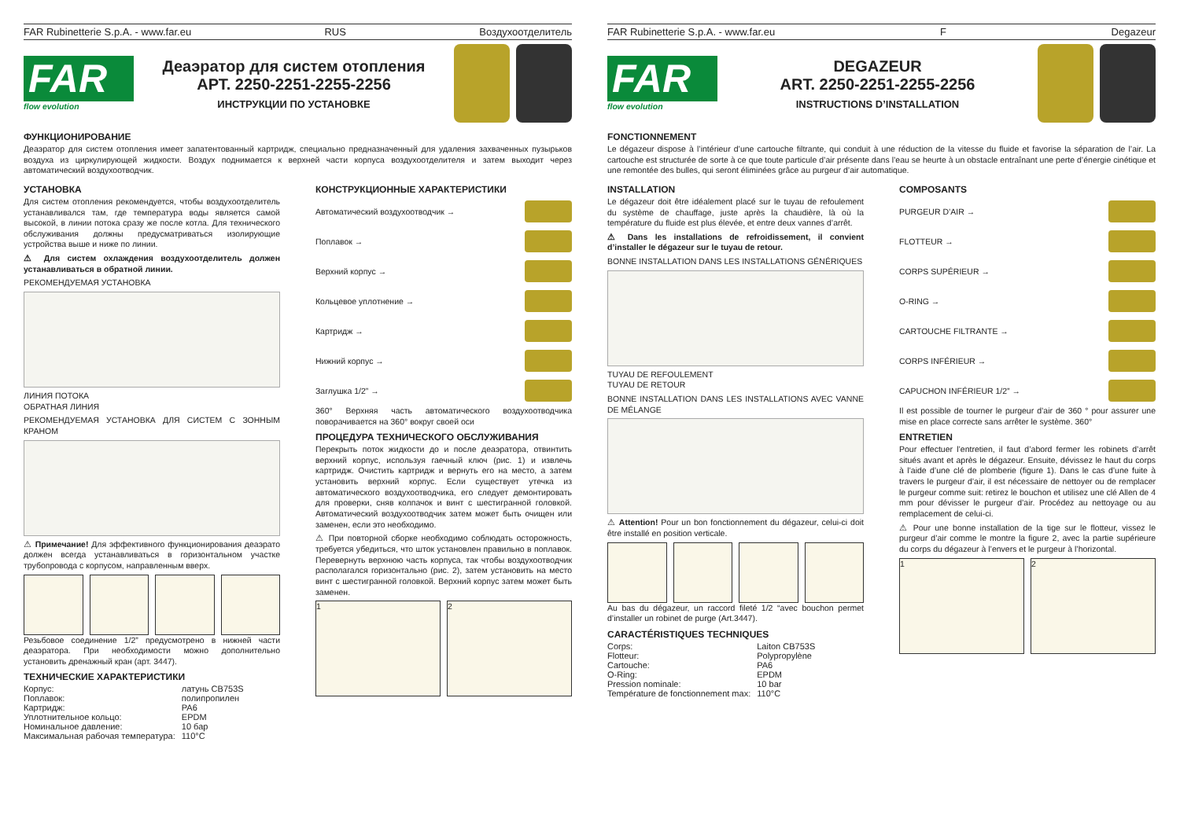FAR Rubinetterie S.p.A. - www.far.eu RUS Воздухоотделитель
FAR
flow evolution
Деаэратор для систем отопления
АРТ. 2250-2251-2255-2256
ИНСТРУКЦИИ ПО УСТАНОВКЕ
ФУНКЦИОНИРОВАНИЕ
Деаэратор для систем отопления имеет запатентованный картридж, специально предназначенный для удаления захваченных пузырьков воздуха из циркулирующей жидкости. Воздух поднимается к верхней части корпуса воздухоотделителя и затем выходит через автоматический воздухоотводчик.
УСТАНОВКА
Для систем отопления рекомендуется, чтобы воздухоотделитель устанавливался там, где температура воды является самой высокой, в линии потока сразу же после котла. Для технического обслуживания должны предусматриваться изолирующие устройства выше и ниже по линии.
⚠ Для систем охлаждения воздухоотделитель должен устанавливаться в обратной линии.
РЕКОМЕНДУЕМАЯ УСТАНОВКА
ЛИНИЯ ПОТОКА
ОБРАТНАЯ ЛИНИЯ
РЕКОМЕНДУЕМАЯ УСТАНОВКА ДЛЯ СИСТЕМ С ЗОННЫМ КРАНОМ
⚠ Примечание! Для эффективного функционирования деаэрато должен всегда устанавливаться в горизонтальном участке трубопровода с корпусом, направленным вверх.
Резьбовое соединение 1/2” предусмотрено в нижней части деаэратора. При необходимости можно дополнительно установить дренажный кран (арт. 3447).
ТЕХНИЧЕСКИЕ ХАРАКТЕРИСТИКИ
| Корпус: | латунь CB753S |
| Поплавок: | полипропилен |
| Картридж: | PA6 |
| Уплотнительное кольцо: | EPDM |
| Номинальное давление: | 10 бар |
| Максимальная рабочая температура: | 110°C |
КОНСТРУКЦИОННЫЕ ХАРАКТЕРИСТИКИ
Автоматический воздухоотводчик →
Поплавок →
Верхний корпус →
Кольцевое уплотнение →
Картридж →
Нижний корпус →
Заглушка 1/2” →
360° Верхняя часть автоматического воздухоотводчика поворачивается на 360° вокруг своей оси
ПРОЦЕДУРА ТЕХНИЧЕСКОГО ОБСЛУЖИВАНИЯ
Перекрыть поток жидкости до и после деаэратора, отвинтить верхний корпус, используя гаечный ключ (рис. 1) и извлечь картридж. Очистить картридж и вернуть его на место, а затем установить верхний корпус. Если существует утечка из автоматического воздухоотводчика, его следует демонтировать для проверки, сняв колпачок и винт с шестигранной головкой. Автоматический воздухоотводчик затем может быть очищен или заменен, если это необходимо.
⚠ При повторной сборке необходимо соблюдать осторожность, требуется убедиться, что шток установлен правильно в поплавок. Перевернуть верхнюю часть корпуса, так чтобы воздухоотводчик располагался горизонтально (рис. 2), затем установить на место винт с шестигранной головкой. Верхний корпус затем может быть заменен.
1 2
FAR Rubinetterie S.p.A. - www.far.eu F Degazeur
FAR
flow evolution
DEGAZEUR
ART. 2250-2251-2255-2256
INSTRUCTIONS D’INSTALLATION
FONCTIONNEMENT
Le dégazeur dispose à l’intérieur d’une cartouche filtrante, qui conduit à une réduction de la vitesse du fluide et favorise la séparation de l’air. La cartouche est structurée de sorte à ce que toute particule d’air présente dans l’eau se heurte à un obstacle entraînant une perte d’énergie cinétique et une remontée des bulles, qui seront éliminées grâce au purgeur d’air automatique.
INSTALLATION
Le dégazeur doit être idéalement placé sur le tuyau de refoulement du système de chauffage, juste après la chaudière, là où la température du fluide est plus élevée, et entre deux vannes d’arrêt.
⚠ Dans les installations de refroidissement, il convient d’installer le dégazeur sur le tuyau de retour.
BONNE INSTALLATION DANS LES INSTALLATIONS GÉNÉRIQUES
TUYAU DE REFOULEMENT
TUYAU DE RETOUR
BONNE INSTALLATION DANS LES INSTALLATIONS AVEC VANNE DE MÉLANGE
⚠ Attention! Pour un bon fonctionnement du dégazeur, celui-ci doit être installé en position verticale.
Au bas du dégazeur, un raccord fileté 1/2 “avec bouchon permet d’installer un robinet de purge (Art.3447).
CARACTÉRISTIQUES TECHNIQUES
| Corps: | Laiton CB753S |
| Flotteur: | Polypropylène |
| Cartouche: | PA6 |
| O-Ring: | EPDM |
| Pression nominale: | 10 bar |
| Température de fonctionnement max: | 110°C |
COMPOSANTS
PURGEUR D’AIR →
FLOTTEUR →
CORPS SUPÉRIEUR →
O-RING →
CARTOUCHE FILTRANTE →
CORPS INFÉRIEUR →
CAPUCHON INFÉRIEUR 1/2” →
Il est possible de tourner le purgeur d’air de 360 ° pour assurer une mise en place correcte sans arrêter le système. 360°
ENTRETIEN
Pour effectuer l’entretien, il faut d’abord fermer les robinets d’arrêt situés avant et après le dégazeur. Ensuite, dévissez le haut du corps à l’aide d’une clé de plomberie (figure 1). Dans le cas d’une fuite à travers le purgeur d’air, il est nécessaire de nettoyer ou de remplacer le purgeur comme suit: retirez le bouchon et utilisez une clé Allen de 4 mm pour dévisser le purgeur d’air. Procédez au nettoyage ou au remplacement de celui-ci.
⚠ Pour une bonne installation de la tige sur le flotteur, vissez le purgeur d’air comme le montre la figure 2, avec la partie supérieure du corps du dégazeur à l’envers et le purgeur à l’horizontal.
1 2